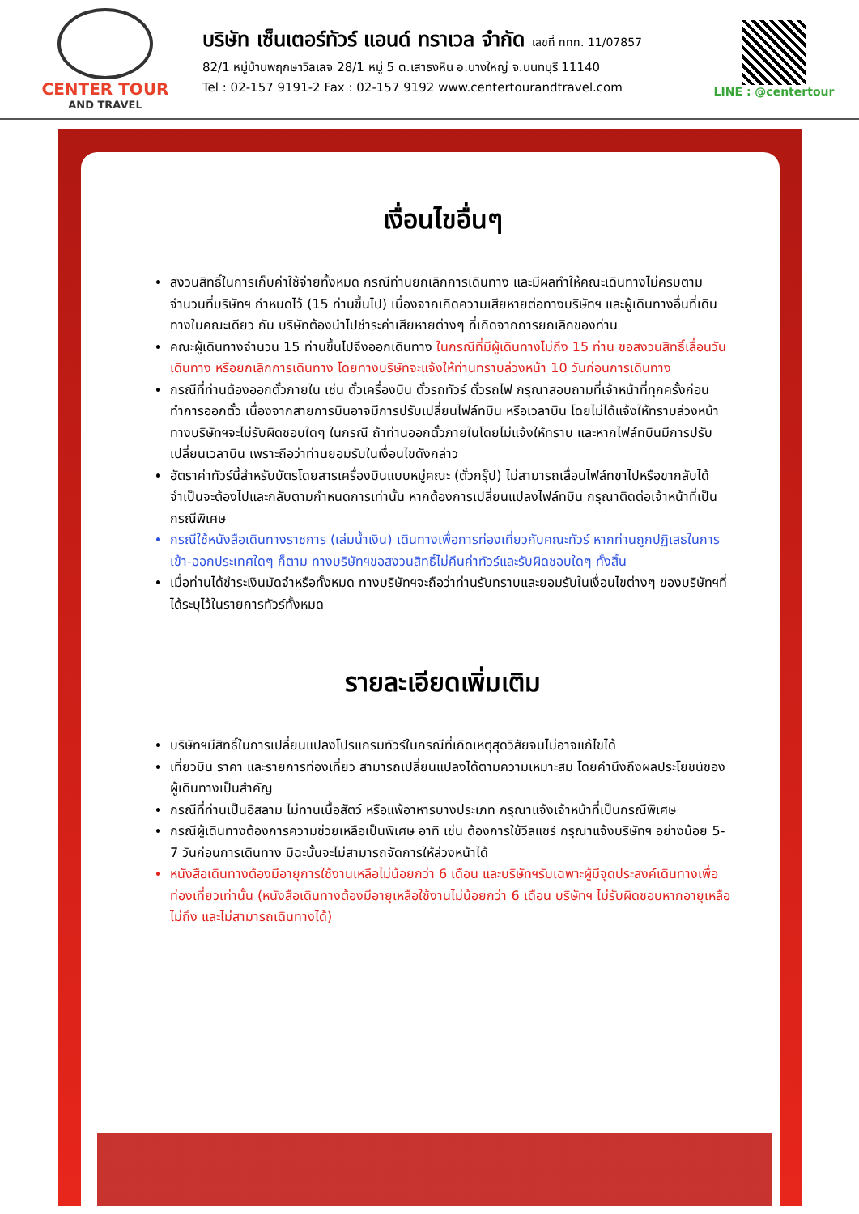CENTER TOUR
AND TRAVEL
บริษัท เซ็นเตอร์ทัวร์ แอนด์ ทราเวล จำกัด เลขที่ ททท. 11/07857
82/1 หมู่บ้านพฤกษาวิลเลจ 28/1 หมู่ 5 ต.เสาธงหิน อ.บางใหญ่ จ.นนทบุรี 11140
Tel : 02-157 9191-2 Fax : 02-157 9192 www.centertourandtravel.com
LINE : @centertour
เงื่อนไขอื่นๆ
สงวนสิทธิ์ในการเก็บค่าใช้จ่ายทั้งหมด กรณีท่านยกเลิกการเดินทาง และมีผลทำให้คณะเดินทางไม่ครบตามจำนวนที่บริษัทฯ กำหนดไว้ (15 ท่านขึ้นไป) เนื่องจากเกิดความเสียหายต่อทางบริษัทฯ และผู้เดินทางอื่นที่เดินทางในคณะเดียว กัน บริษัทต้องนำไปชำระค่าเสียหายต่างๆ ที่เกิดจากการยกเลิกของท่าน
คณะผู้เดินทางจำนวน 15 ท่านขึ้นไปจึงออกเดินทาง ในกรณีที่มีผู้เดินทางไม่ถึง 15 ท่าน ขอสงวนสิทธิ์เลื่อนวันเดินทาง หรือยกเลิกการเดินทาง โดยทางบริษัทจะแจ้งให้ท่านทราบล่วงหน้า 10 วันก่อนการเดินทาง
กรณีที่ท่านต้องออกตั๋วภายใน เช่น ตั๋วเครื่องบิน ตั๋วรถทัวร์ ตั๋วรถไฟ กรุณาสอบถามที่เจ้าหน้าที่ทุกครั้งก่อนทำการออกตั๋ว เนื่องจากสายการบินอาจมีการปรับเปลี่ยนไฟล์ทบิน หรือเวลาบิน โดยไม่ได้แจ้งให้ทราบล่วงหน้า ทางบริษัทฯจะไม่รับผิดชอบใดๆ ในกรณี ถ้าท่านออกตั๋วภายในโดยไม่แจ้งให้ทราบ และหากไฟล์ทบินมีการปรับเปลี่ยนเวลาบิน เพราะถือว่าท่านยอมรับในเงื่อนไขดังกล่าว
อัตราค่าทัวร์นี้สำหรับบัตรโดยสารเครื่องบินแบบหมู่คณะ (ตั๋วกรุ๊ป) ไม่สามารถเลื่อนไฟล์ทขาไปหรือขากลับได้ จำเป็นจะต้องไปและกลับตามกำหนดการเท่านั้น หากต้องการเปลี่ยนแปลงไฟล์ทบิน กรุณาติดต่อเจ้าหน้าที่เป็นกรณีพิเศษ
กรณีใช้หนังสือเดินทางราชการ (เล่มน้ำเงิน) เดินทางเพื่อการท่องเที่ยวกับคณะทัวร์ หากท่านถูกปฏิเสธในการเข้า-ออกประเทศใดๆ ก็ตาม ทางบริษัทฯขอสงวนสิทธิ์ไม่คืนค่าทัวร์และรับผิดชอบใดๆ ทั้งสิ้น
เมื่อท่านได้ชำระเงินมัดจำหรือทั้งหมด ทางบริษัทฯจะถือว่าท่านรับทราบและยอมรับในเงื่อนไขต่างๆ ของบริษัทฯที่ได้ระบุไว้ในรายการทัวร์ทั้งหมด
รายละเอียดเพิ่มเติม
บริษัทฯมีสิทธิ์ในการเปลี่ยนแปลงโปรแกรมทัวร์ในกรณีที่เกิดเหตุสุดวิสัยจนไม่อาจแก้ไขได้
เที่ยวบิน ราคา และรายการท่องเที่ยว สามารถเปลี่ยนแปลงได้ตามความเหมาะสม โดยคำนึงถึงผลประโยชน์ของผู้เดินทางเป็นสำคัญ
กรณีที่ท่านเป็นอิสลาม ไม่ทานเนื้อสัตว์ หรือแพ้อาหารบางประเภท กรุณาแจ้งเจ้าหน้าที่เป็นกรณีพิเศษ
กรณีผู้เดินทางต้องการความช่วยเหลือเป็นพิเศษ อาทิ เช่น ต้องการใช้วีลแชร์ กรุณาแจ้งบริษัทฯ อย่างน้อย 5-7 วันก่อนการเดินทาง มิฉะนั้นจะไม่สามารถจัดการให้ล่วงหน้าได้
หนังสือเดินทางต้องมีอายุการใช้งานเหลือไม่น้อยกว่า 6 เดือน และบริษัทฯรับเฉพาะผู้มีจุดประสงค์เดินทางเพื่อท่องเที่ยวเท่านั้น (หนังสือเดินทางต้องมีอายุเหลือใช้งานไม่น้อยกว่า 6 เดือน บริษัทฯ ไม่รับผิดชอบหากอายุเหลือไม่ถึง และไม่สามารถเดินทางได้)